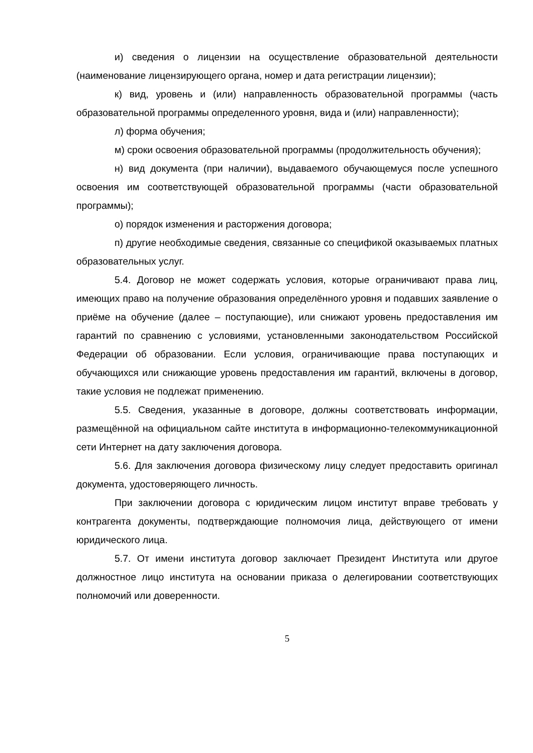и) сведения о лицензии на осуществление образовательной деятельности (наименование лицензирующего органа, номер и дата регистрации лицензии);
к) вид, уровень и (или) направленность образовательной программы (часть образовательной программы определенного уровня, вида и (или) направленности);
л) форма обучения;
м) сроки освоения образовательной программы (продолжительность обучения);
н) вид документа (при наличии), выдаваемого обучающемуся после успешного освоения им соответствующей образовательной программы (части образовательной программы);
о) порядок изменения и расторжения договора;
п) другие необходимые сведения, связанные со спецификой оказываемых платных образовательных услуг.
5.4. Договор не может содержать условия, которые ограничивают права лиц, имеющих право на получение образования определённого уровня и подавших заявление о приёме на обучение (далее – поступающие), или снижают уровень предоставления им гарантий по сравнению с условиями, установленными законодательством Российской Федерации об образовании. Если условия, ограничивающие права поступающих и обучающихся или снижающие уровень предоставления им гарантий, включены в договор, такие условия не подлежат применению.
5.5. Сведения, указанные в договоре, должны соответствовать информации, размещённой на официальном сайте института в информационно-телекоммуникационной сети Интернет на дату заключения договора.
5.6. Для заключения договора физическому лицу следует предоставить оригинал документа, удостоверяющего личность.
При заключении договора с юридическим лицом институт вправе требовать у контрагента документы, подтверждающие полномочия лица, действующего от имени юридического лица.
5.7. От имени института договор заключает Президент Института или другое должностное лицо института на основании приказа о делегировании соответствующих полномочий или доверенности.
5